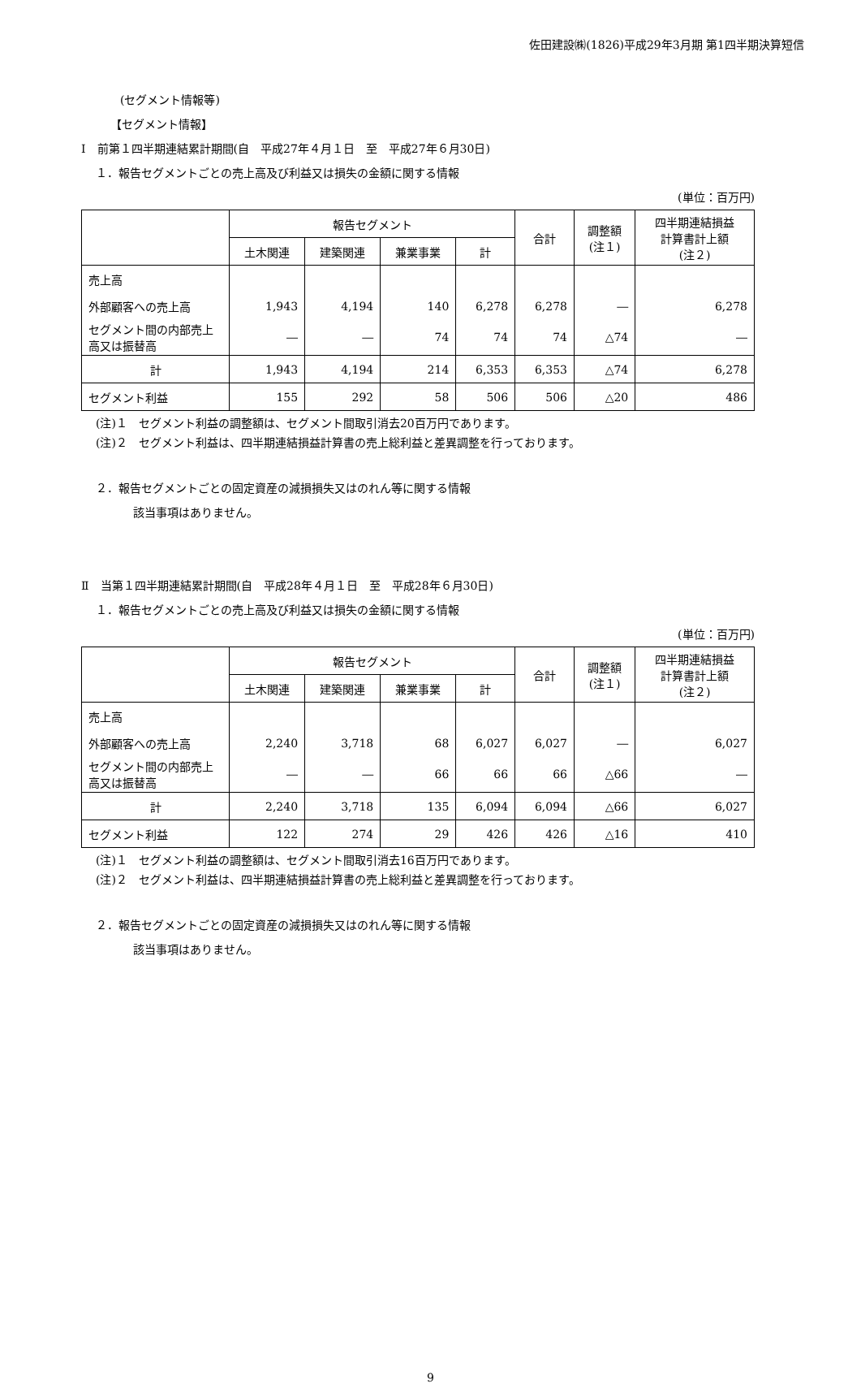佐田建設㈱(1826)平成29年3月期 第1四半期決算短信
(セグメント情報等)
【セグメント情報】
Ⅰ　前第１四半期連結累計期間(自　平成27年４月１日　至　平成27年６月30日)
１．報告セグメントごとの売上高及び利益又は損失の金額に関する情報
(単位：百万円)
| | 報告セグメント | | | | 合計 | 調整額 (注１) | 四半期連結損益 計算書計上額 (注２) |
| --- | --- | --- | --- | --- | --- | --- | --- |
| | 土木関連 | 建築関連 | 兼業事業 | 計 | | | |
| 売上高 | | | | | | | |
| 外部顧客への売上高 | 1,943 | 4,194 | 140 | 6,278 | 6,278 | ― | 6,278 |
| セグメント間の内部売上高又は振替高 | ― | ― | 74 | 74 | 74 | △74 | ― |
| 計 | 1,943 | 4,194 | 214 | 6,353 | 6,353 | △74 | 6,278 |
| セグメント利益 | 155 | 292 | 58 | 506 | 506 | △20 | 486 |
(注)１　セグメント利益の調整額は、セグメント間取引消去20百万円であります。
(注)２　セグメント利益は、四半期連結損益計算書の売上総利益と差異調整を行っております。
２．報告セグメントごとの固定資産の減損損失又はのれん等に関する情報
該当事項はありません。
Ⅱ　当第１四半期連結累計期間(自　平成28年４月１日　至　平成28年６月30日)
１．報告セグメントごとの売上高及び利益又は損失の金額に関する情報
(単位：百万円)
| | 報告セグメント | | | | 合計 | 調整額 (注１) | 四半期連結損益 計算書計上額 (注２) |
| --- | --- | --- | --- | --- | --- | --- | --- |
| | 土木関連 | 建築関連 | 兼業事業 | 計 | | | |
| 売上高 | | | | | | | |
| 外部顧客への売上高 | 2,240 | 3,718 | 68 | 6,027 | 6,027 | ― | 6,027 |
| セグメント間の内部売上高又は振替高 | ― | ― | 66 | 66 | 66 | △66 | ― |
| 計 | 2,240 | 3,718 | 135 | 6,094 | 6,094 | △66 | 6,027 |
| セグメント利益 | 122 | 274 | 29 | 426 | 426 | △16 | 410 |
(注)１　セグメント利益の調整額は、セグメント間取引消去16百万円であります。
(注)２　セグメント利益は、四半期連結損益計算書の売上総利益と差異調整を行っております。
２．報告セグメントごとの固定資産の減損損失又はのれん等に関する情報
該当事項はありません。
9